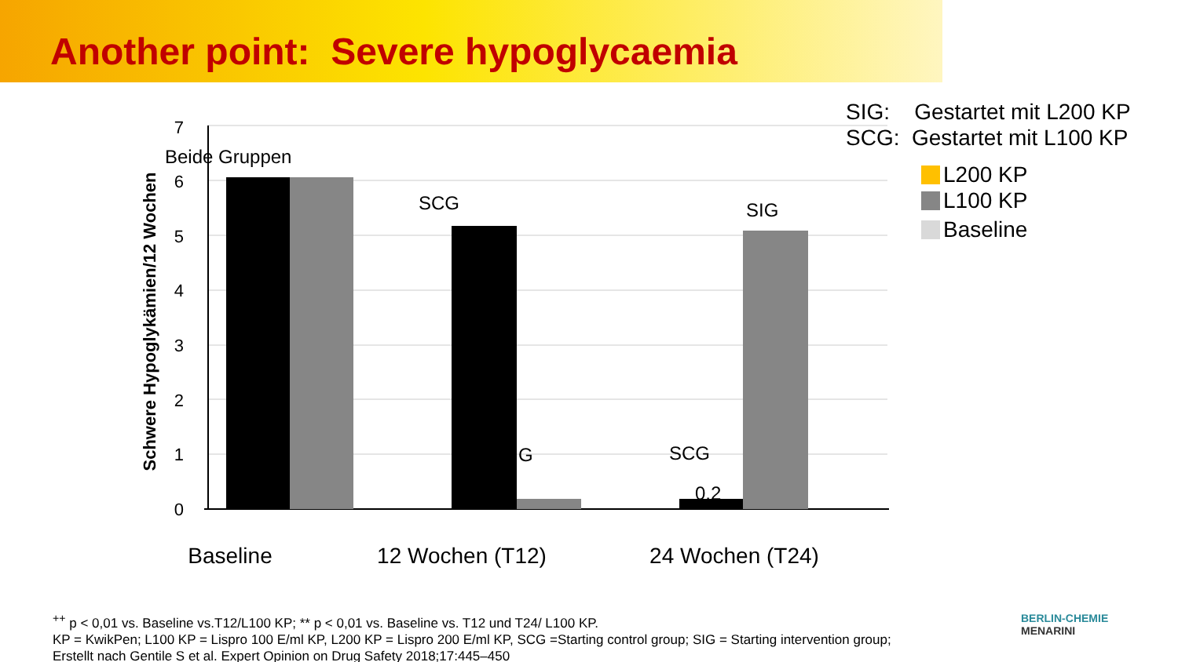Another point: Severe hypoglycaemia
7
6
5
4
3
2
1
0
Schwere Hypoglykämien/12 Wochen
Beide Gruppen
SCG
SIG
G
SCG
0,2
Baseline
12 Wochen (T12)
24 Wochen (T24)
SIG: Gestartet mit L200 KP
SCG: Gestartet mit L100 KP
L200 KP
L100 KP
Baseline
<sup>++</sup> p < 0,01 vs. Baseline vs.T12/L100 KP; ** p < 0,01 vs. Baseline vs. T12 und T24/ L100 KP.
KP = KwikPen; L100 KP = Lispro 100 E/ml KP, L200 KP = Lispro 200 E/ml KP, SCG =Starting control group; SIG = Starting intervention group;
Erstellt nach Gentile S et al. Expert Opinion on Drug Safety 2018;17:445–450
BERLIN-CHEMIE
MENARINI